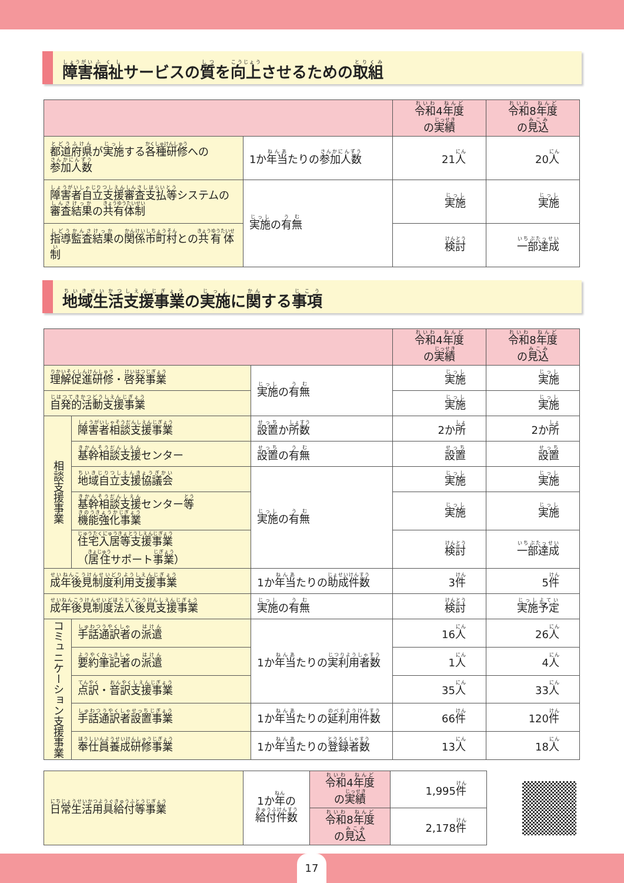障害 福祉 サービスの 質 を 向上 させるための 取組
| | | 令和 4 年度 の 実績 | 令和 8 年度 の 見込 |
| --- | --- | --- | --- |
| 都道府県 が 実施 する 各種研修 への 参加人数 | 1か 年当 たりの 参加人数 | 21 人 | 20 人 |
| 障害者自立支援審査支払等 システムの 審査結果 の 共有体制 | 実施 の 有無 | 実施 | 実施 |
| 指導監査結果 の 関係市町村 との 共有体制 | | 検討 | 一部達成 |
地域生活支援事業 の 実施 に 関 する 事項
| | | | 令和 4 年度 の 実績 | 令和 8 年度 の 見込 |
| --- | --- | --- | --- | --- |
| 理解促進研修 ・ 啓発事業 | | 実施 の 有無 | 実施 | 実施 |
| 自発的活動支援事業 | | | 実施 | 実施 |
| 相談支援事業 | 障害者相談支援事業 | 設置 か 所数 | 2か 所 | 2か 所 |
| | 基幹相談支援 センター | 設置 の 有無 | 設置 | 設置 |
| | 地域自立支援協議会 | 実施 の 有無 | 実施 | 実施 |
| | 基幹相談支援 センター 等 機能強化事業 | | 実施 | 実施 |
| | 住宅入居等支援事業 （ 居住 サポート 事業 ） | | 検討 | 一部達成 |
| 成年後見制度利用支援事業 | | 1か 年当 たりの 助成件数 | 3 件 | 5 件 |
| 成年後見制度法人後見支援事業 | | 実施 の 有無 | 検討 | 実施予定 |
| コミュニケーション支援事業 | 手話通訳者 の 派遣 | 1か 年当 たりの 実利用者数 | 16 人 | 26 人 |
| | 要約筆記者 の 派遣 | | 1 人 | 4 人 |
| | 点訳 ・ 音訳支援事業 | | 35 人 | 33 人 |
| | 手話通訳者設置事業 | 1か 年当 たりの 延利用件数 | 66 件 | 120 件 |
| | 奉仕員養成研修事業 | 1か 年当 たりの 登録者数 | 13 人 | 18 人 |
| 日常生活用具給付等事業 | 1か 年 の 給付件数 | 令和 4 年度 の 実績 | 1,995 件 |
| | | 令和 8 年度 の 見込 | 2,178 件 |
17